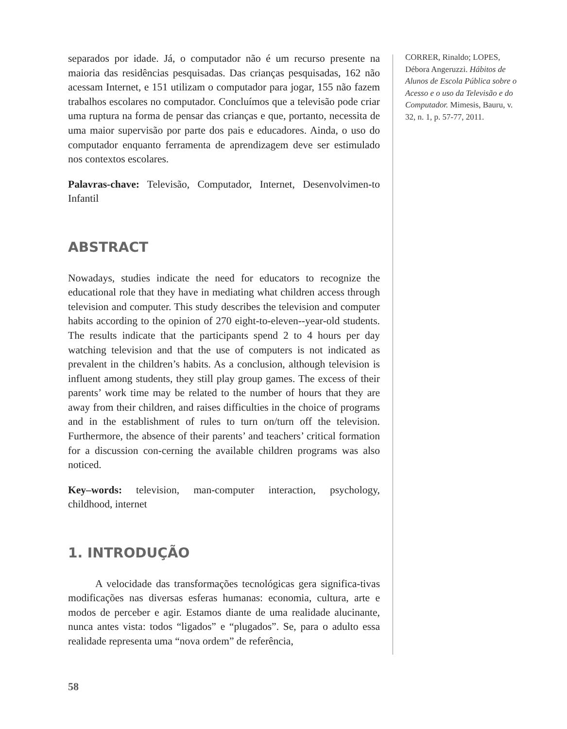separados por idade. Já, o computador não é um recurso presente na maioria das residências pesquisadas. Das crianças pesquisadas, 162 não acessam Internet, e 151 utilizam o computador para jogar, 155 não fazem trabalhos escolares no computador. Concluímos que a televisão pode criar uma ruptura na forma de pensar das crianças e que, portanto, necessita de uma maior supervisão por parte dos pais e educadores. Ainda, o uso do computador enquanto ferramenta de aprendizagem deve ser estimulado nos contextos escolares.
Palavras-chave: Televisão, Computador, Internet, Desenvolvimen-to Infantil
ABSTRACT
Nowadays, studies indicate the need for educators to recognize the educational role that they have in mediating what children access through television and computer. This study describes the television and computer habits according to the opinion of 270 eight-to-eleven--year-old students. The results indicate that the participants spend 2 to 4 hours per day watching television and that the use of computers is not indicated as prevalent in the children’s habits. As a conclusion, although television is influent among students, they still play group games. The excess of their parents’ work time may be related to the number of hours that they are away from their children, and raises difficulties in the choice of programs and in the establishment of rules to turn on/turn off the television. Furthermore, the absence of their parents’ and teachers’ critical formation for a discussion con-cerning the available children programs was also noticed.
Key–words: television, man-computer interaction, psychology, childhood, internet
1. INTRODUÇÃO
A velocidade das transformações tecnológicas gera significa-tivas modificações nas diversas esferas humanas: economia, cultura, arte e modos de perceber e agir. Estamos diante de uma realidade alucinante, nunca antes vista: todos “ligados” e “plugados”. Se, para o adulto essa realidade representa uma “nova ordem” de referência,
CORRER, Rinaldo; LOPES, Débora Angeruzzi. Hábitos de Alunos de Escola Pública sobre o Acesso e o uso da Televisão e do Computador. Mimesis, Bauru, v. 32, n. 1, p. 57-77, 2011.
58